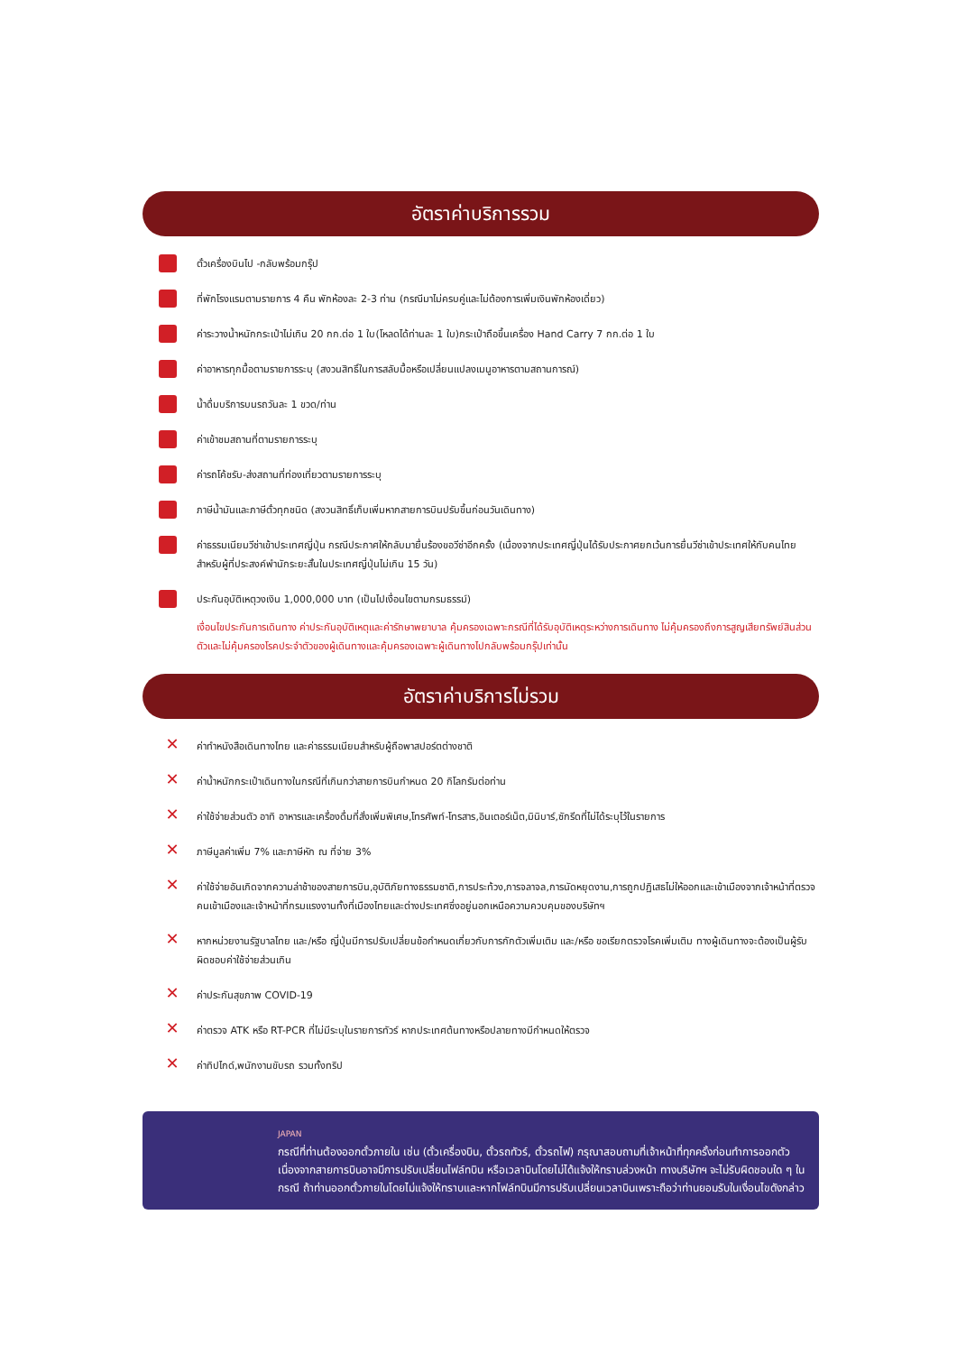อัตราค่าบริการรวม
ตั๋วเครื่องบินไป -กลับพร้อมกรุ๊ป
ที่พักโรงแรมตามรายการ 4 คืน พักห้องละ 2-3 ท่าน (กรณีมาไม่ครบคู่และไม่ต้องการเพิ่มเงินพักห้องเดี่ยว)
ค่าระวางน้ำหนักกระเป๋าไม่เกิน 20 กก.ต่อ 1 ใบ(โหลดได้ท่านละ 1 ใบ)กระเป๋าถือขึ้นเครื่อง Hand Carry 7 กก.ต่อ 1 ใบ
ค่าอาหารทุกมื้อตามรายการระบุ (สงวนสิทธิ์ในการสลับมื้อหรือเปลี่ยนแปลงเมนูอาหารตามสถานการณ์)
น้ำดื่มบริการบนรถวันละ 1 ขวด/ท่าน
ค่าเข้าชมสถานที่ตามรายการระบุ
ค่ารถโค้ชรับ-ส่งสถานที่ท่องเที่ยวตามรายการระบุ
ภาษีน้ำมันและภาษีตั๋วทุกชนิด (สงวนสิทธิ์เก็บเพิ่มหากสายการบินปรับขึ้นก่อนวันเดินทาง)
ค่าธรรมเนียมวีซ่าเข้าประเทศญี่ปุ่น กรณีประกาศให้กลับมายื่นร้องขอวีซ่าอีกครั้ง (เนื่องจากประเทศญี่ปุ่นได้รับประกาศยกเว้นการยื่นวีซ่าเข้าประเทศให้กับคนไทยสำหรับผู้ที่ประสงค์พำนักระยะสั้นในประเทศญี่ปุ่นไม่เกิน 15 วัน)
ประกันอุบัติเหตุวงเงิน 1,000,000 บาท (เป็นไปเงื่อนไขตามกรมธรรม์)
เงื่อนไขประกันการเดินทาง ค่าประกันอุบัติเหตุและค่ารักษาพยาบาล คุ้มครองเฉพาะกรณีที่ได้รับอุบัติเหตุระหว่างการเดินทาง ไม่คุ้มครองถึงการสูญเสียทรัพย์สินส่วนตัวและไม่คุ้มครองโรคประจำตัวของผู้เดินทางและคุ้มครองเฉพาะผู้เดินทางไปกลับพร้อมกรุ๊ปเท่านั้น
อัตราค่าบริการไม่รวม
✕
ค่าทำหนังสือเดินทางไทย และค่าธรรมเนียมสำหรับผู้ถือพาสปอร์ตต่างชาติ
✕
ค่าน้ำหนักกระเป๋าเดินทางในกรณีที่เกินกว่าสายการบินกำหนด 20 กิโลกรัมต่อท่าน
✕
ค่าใช้จ่ายส่วนตัว อาทิ อาหารและเครื่องดื่มที่สั่งเพิ่มพิเศษ,โทรศัพท์-โทรสาร,อินเตอร์เน็ต,มินิบาร์,ซักรีดที่ไม่ได้ระบุไว้ในรายการ
✕
ภาษีมูลค่าเพิ่ม 7% และภาษีหัก ณ ที่จ่าย 3%
✕
ค่าใช้จ่ายอันเกิดจากความล่าช้าของสายการบิน,อุบัติภัยทางธรรมชาติ,การประท้วง,การจลาจล,การนัดหยุดงาน,การถูกปฏิเสธไม่ให้ออกและเข้าเมืองจากเจ้าหน้าที่ตรวจคนเข้าเมืองและเจ้าหน้าที่กรมแรงงานทั้งที่เมืองไทยและต่างประเทศซึ่งอยู่นอกเหนือความควบคุมของบริษัทฯ
✕
หากหน่วยงานรัฐบาลไทย และ/หรือ ญี่ปุ่นมีการปรับเปลี่ยนข้อกำหนดเกี่ยวกับการกักตัวเพิ่มเติม และ/หรือ ขอเรียกตรวจโรคเพิ่มเติม ทางผู้เดินทางจะต้องเป็นผู้รับผิดชอบค่าใช้จ่ายส่วนเกิน
✕
ค่าประกันสุขภาพ COVID-19
✕
ค่าตรวจ ATK หรือ RT-PCR ที่ไม่มีระบุในรายการทัวร์ หากประเทศต้นทางหรือปลายทางมีกำหนดให้ตรวจ
✕
ค่าทิปไกด์,พนักงานขับรถ รวมทั้งทริป
JAPAN
กรณีที่ท่านต้องออกตั๋วภายใน เช่น (ตั๋วเครื่องบิน, ตั๋วรถทัวร์, ตั๋วรถไฟ) กรุณาสอบถามที่เจ้าหน้าที่ทุกครั้งก่อนทำการออกตัว เนื่องจากสายการบินอาจมีการปรับเปลี่ยนไฟล์ทบิน หรือเวลาบินโดยไม่ได้แจ้งให้ทราบล่วงหน้า ทางบริษัทฯ จะไม่รับผิดชอบใด ๆ ในกรณี ถ้าท่านออกตั๋วภายในโดยไม่แจ้งให้ทราบและหากไฟล์ทบินมีการปรับเปลี่ยนเวลาบินเพราะถือว่าท่านยอมรับในเงื่อนไขดังกล่าว